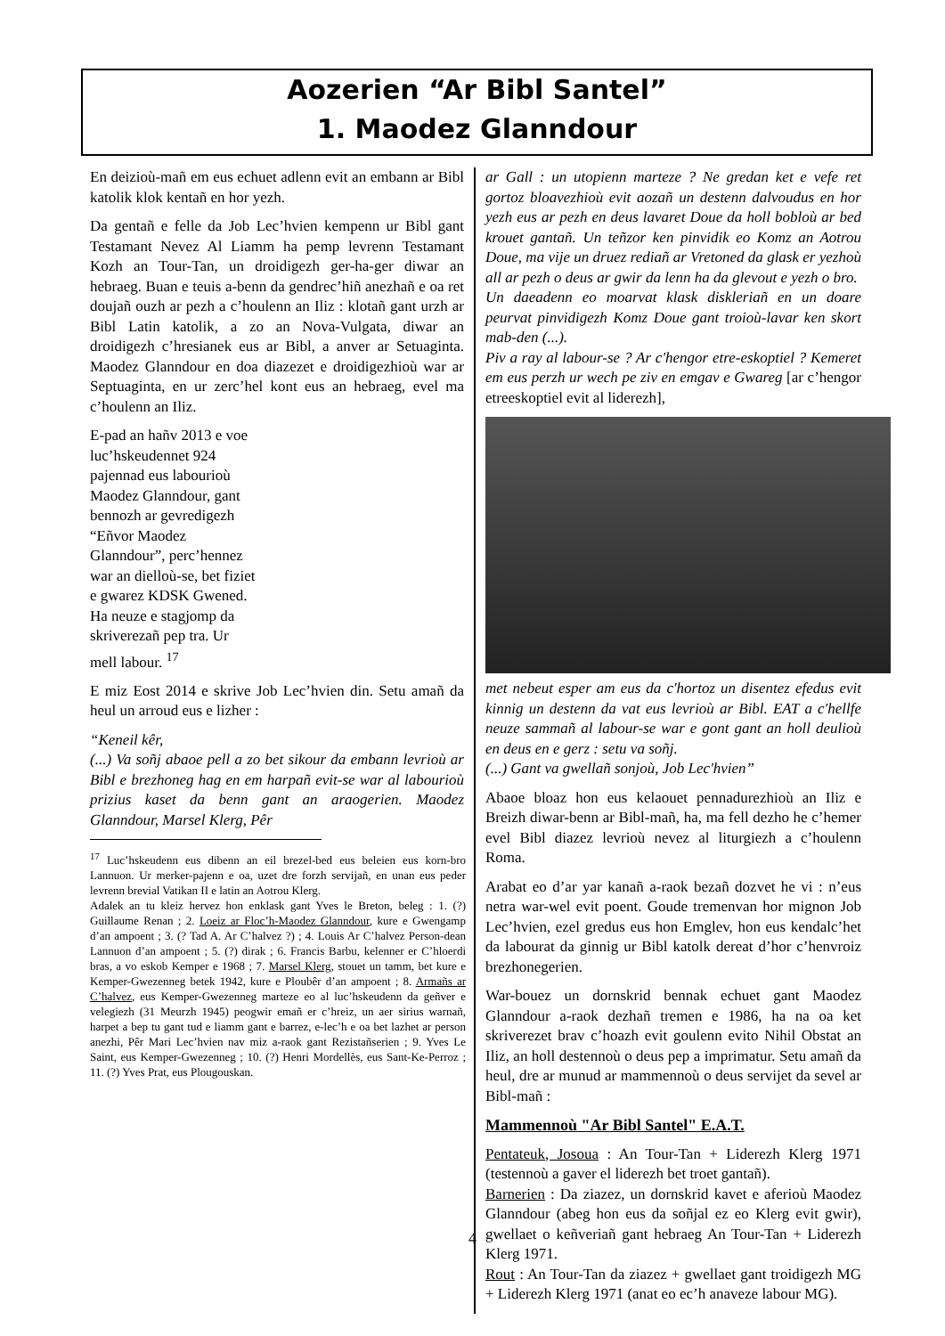Aozerien “Ar Bibl Santel”
1. Maodez Glanndour
En deizioù-mañ em eus echuet adlenn evit an embann ar Bibl katolik klok kentañ en hor yezh.
Da gentañ e felle da Job Lec’hvien kempenn ur Bibl gant Testamant Nevez Al Liamm ha pemp levrenn Testamant Kozh an Tour-Tan, un droidigezh ger-ha-ger diwar an hebraeg. Buan e teuis a-benn da gendrec’hiñ anezhañ e oa ret doujañ ouzh ar pezh a c’houlenn an Iliz : klotañ gant urzh ar Bibl Latin katolik, a zo an Nova-Vulgata, diwar an droidigezh c’hresianek eus ar Bibl, a anver ar Setuaginta. Maodez Glanndour en doa diazezet e droidigezhioù war ar Septuaginta, en ur zerc’hel kont eus an hebraeg, evel ma c’houlenn an Iliz.
E-pad an hañv 2013 e voe luc’hskeudennet 924 pajennad eus labourioù Maodez Glanndour, gant bennozh ar gevredigezh “Eñvor Maodez Glanndour”, perc’hennez war an dielloù-se, bet fiziet e gwarez KDSK Gwened. Ha neuze e stagjomp da skriverezañ pep tra. Ur mell labour. <sup>17</sup>
E miz Eost 2014 e skrive Job Lec’hvien din. Setu amañ da heul un arroud eus e lizher :
“Keneil kêr,
(...) Va soñj abaoe pell a zo bet sikour da embann levrioù ar Bibl e brezhoneg hag en em harpañ evit-se war al labourioù prizius kaset da benn gant an araogerien. Maodez Glanndour, Marsel Klerg, Pêr
<sup>17</sup> Luc’hskeudenn eus dibenn an eil brezel-bed eus beleien eus korn-bro Lannuon. Ur merker-pajenn e oa, uzet dre forzh servijañ, en unan eus peder levrenn brevial Vatikan II e latin an Aotrou Klerg.
Adalek an tu kleiz hervez hon enklask gant Yves le Breton, beleg : 1. (?) Guillaume Renan ; 2. Loeiz ar Floc’h-Maodez Glanndour, kure e Gwengamp d’an ampoent ; 3. (? Tad A. Ar C’halvez ?) ; 4. Louis Ar C’halvez Person-dean Lannuon d’an ampoent ; 5. (?) dirak ; 6. Francis Barbu, kelenner er C’hloerdi bras, a vo eskob Kemper e 1968 ; 7. Marsel Klerg, stouet un tamm, bet kure e Kemper-Gwezenneg betek 1942, kure e Ploubêr d’an ampoent ; 8. Armañs ar C’halvez, eus Kemper-Gwezenneg marteze eo al luc’hskeudenn da geñver e velegiezh (31 Meurzh 1945) peogwir emañ er c’hreiz, un aer sirius warnañ, harpet a bep tu gant tud e liamm gant e barrez, e-lec’h e oa bet lazhet ar person anezhi, Pêr Mari Lec’hvien nav miz a-raok gant Rezistañserien ; 9. Yves Le Saint, eus Kemper-Gwezenneg ; 10. (?) Henri Mordellès, eus Sant-Ke-Perroz ; 11. (?) Yves Prat, eus Plougouskan.
ar Gall : un utopienn marteze ? Ne gredan ket e vefe ret gortoz bloavezhioù evit aozañ un destenn dalvoudus en hor yezh eus ar pezh en deus lavaret Doue da holl bobloù ar bed krouet gantañ. Un teñzor ken pinvidik eo Komz an Aotrou Doue, ma vije un druez rediañ ar Vretoned da glask er yezhoù all ar pezh o deus ar gwir da lenn ha da glevout e yezh o bro.
Un daeadenn eo moarvat klask diskleriañ en un doare peurvat pinvidigezh Komz Doue gant troioù-lavar ken skort mab-den (...).
Piv a ray al labour-se ? Ar c'hengor etre-eskoptiel ? Kemeret em eus perzh ur wech pe ziv en emgav e Gwareg [ar c’hengor etreeskoptiel evit al liderezh],
met nebeut esper am eus da c'hortoz un disentez efedus evit kinnig un destenn da vat eus levrioù ar Bibl. EAT a c'hellfe neuze sammañ al labour-se war e gont gant an holl deulioù en deus en e gerz : setu va soñj.
(...) Gant va gwellañ sonjoù, Job Lec'hvien”
Abaoe bloaz hon eus kelaouet pennadurezhioù an Iliz e Breizh diwar-benn ar Bibl-mañ, ha, ma fell dezho he c’hemer evel Bibl diazez levrioù nevez al liturgiezh a c’houlenn Roma.
Arabat eo d’ar yar kanañ a-raok bezañ dozvet he vi : n’eus netra war-wel evit poent. Goude tremenvan hor mignon Job Lec’hvien, ezel gredus eus hon Emglev, hon eus kendalc’het da labourat da ginnig ur Bibl katolk dereat d’hor c’henvroiz brezhonegerien.
War-bouez un dornskrid bennak echuet gant Maodez Glanndour a-raok dezhañ tremen e 1986, ha na oa ket skriverezet brav c’hoazh evit goulenn evito Nihil Obstat an Iliz, an holl destennoù o deus pep a imprimatur. Setu amañ da heul, dre ar munud ar mammennoù o deus servijet da sevel ar Bibl-mañ :
Mammennoù "Ar Bibl Santel" E.A.T.
Pentateuk, Josoua : An Tour-Tan + Liderezh Klerg 1971 (testennoù a gaver el liderezh bet troet gantañ).
Barnerien : Da ziazez, un dornskrid kavet e aferioù Maodez Glanndour (abeg hon eus da soñjal ez eo Klerg evit gwir), gwellaet o keñveriañ gant hebraeg An Tour-Tan + Liderezh Klerg 1971.
Rout : An Tour-Tan da ziazez + gwellaet gant troidigezh MG + Liderezh Klerg 1971 (anat eo ec’h anaveze labour MG).
4